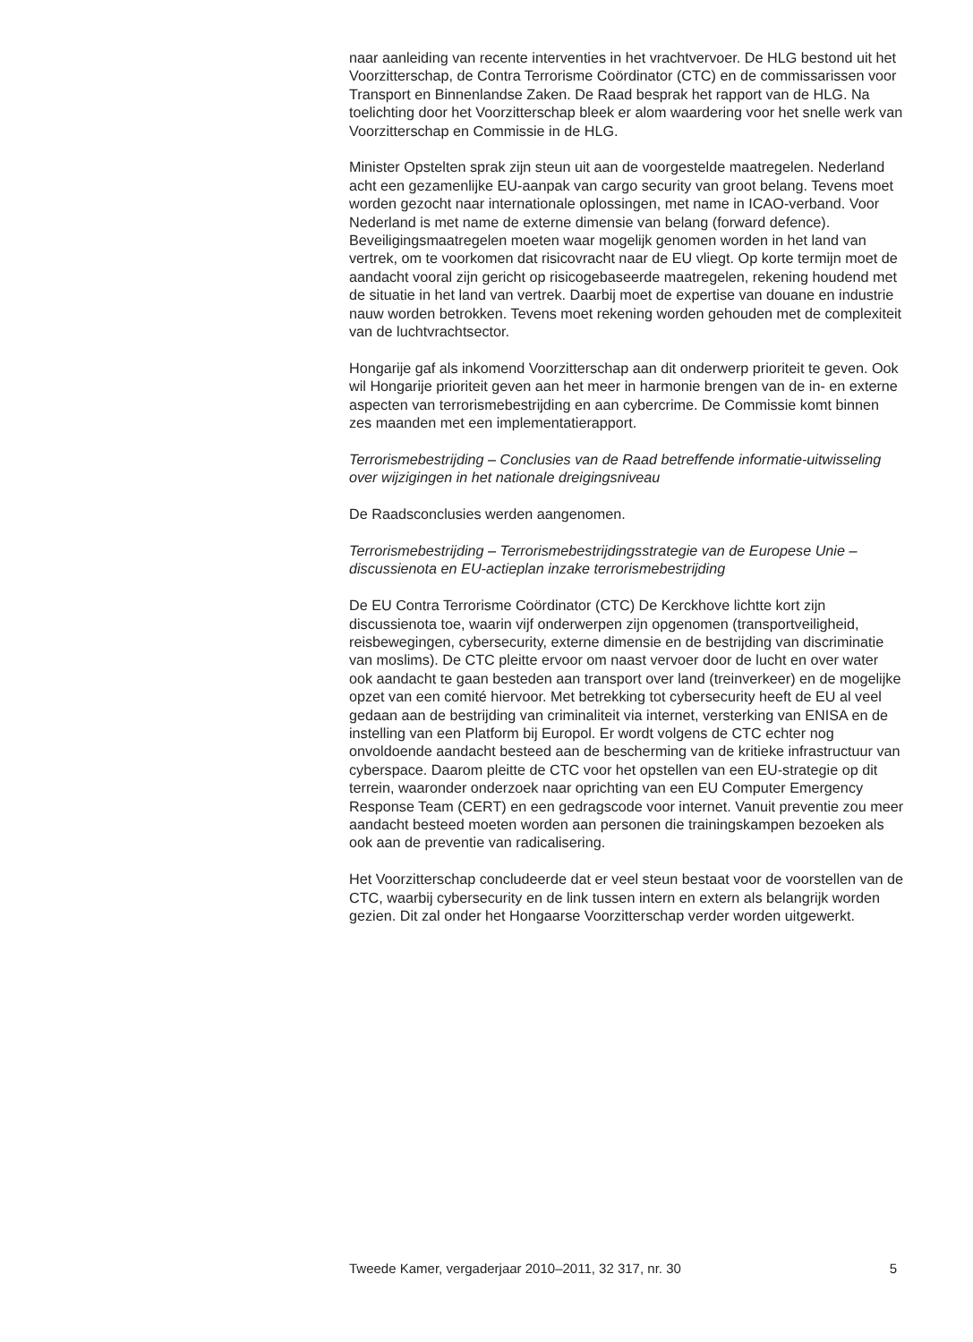naar aanleiding van recente interventies in het vrachtvervoer. De HLG bestond uit het Voorzitterschap, de Contra Terrorisme Coördinator (CTC) en de commissarissen voor Transport en Binnenlandse Zaken. De Raad besprak het rapport van de HLG. Na toelichting door het Voorzitterschap bleek er alom waardering voor het snelle werk van Voorzitterschap en Commissie in de HLG.
Minister Opstelten sprak zijn steun uit aan de voorgestelde maatregelen. Nederland acht een gezamenlijke EU-aanpak van cargo security van groot belang. Tevens moet worden gezocht naar internationale oplossingen, met name in ICAO-verband. Voor Nederland is met name de externe dimensie van belang (forward defence). Beveiligingsmaatregelen moeten waar mogelijk genomen worden in het land van vertrek, om te voorkomen dat risicovracht naar de EU vliegt. Op korte termijn moet de aandacht vooral zijn gericht op risicogebaseerde maatregelen, rekening houdend met de situatie in het land van vertrek. Daarbij moet de expertise van douane en industrie nauw worden betrokken. Tevens moet rekening worden gehouden met de complexiteit van de luchtvrachtsector.
Hongarije gaf als inkomend Voorzitterschap aan dit onderwerp prioriteit te geven. Ook wil Hongarije prioriteit geven aan het meer in harmonie brengen van de in- en externe aspecten van terrorismebestrijding en aan cybercrime. De Commissie komt binnen zes maanden met een implementatierapport.
Terrorismebestrijding – Conclusies van de Raad betreffende informatie-uitwisseling over wijzigingen in het nationale dreigingsniveau
De Raadsconclusies werden aangenomen.
Terrorismebestrijding – Terrorismebestrijdingsstrategie van de Europese Unie – discussienota en EU-actieplan inzake terrorismebestrijding
De EU Contra Terrorisme Coördinator (CTC) De Kerckhove lichtte kort zijn discussienota toe, waarin vijf onderwerpen zijn opgenomen (transportveiligheid, reisbewegingen, cybersecurity, externe dimensie en de bestrijding van discriminatie van moslims). De CTC pleitte ervoor om naast vervoer door de lucht en over water ook aandacht te gaan besteden aan transport over land (treinverkeer) en de mogelijke opzet van een comité hiervoor. Met betrekking tot cybersecurity heeft de EU al veel gedaan aan de bestrijding van criminaliteit via internet, versterking van ENISA en de instelling van een Platform bij Europol. Er wordt volgens de CTC echter nog onvoldoende aandacht besteed aan de bescherming van de kritieke infrastructuur van cyberspace. Daarom pleitte de CTC voor het opstellen van een EU-strategie op dit terrein, waaronder onderzoek naar oprichting van een EU Computer Emergency Response Team (CERT) en een gedragscode voor internet. Vanuit preventie zou meer aandacht besteed moeten worden aan personen die trainingskampen bezoeken als ook aan de preventie van radicalisering.
Het Voorzitterschap concludeerde dat er veel steun bestaat voor de voorstellen van de CTC, waarbij cybersecurity en de link tussen intern en extern als belangrijk worden gezien. Dit zal onder het Hongaarse Voorzitterschap verder worden uitgewerkt.
Tweede Kamer, vergaderjaar 2010–2011, 32 317, nr. 30 5